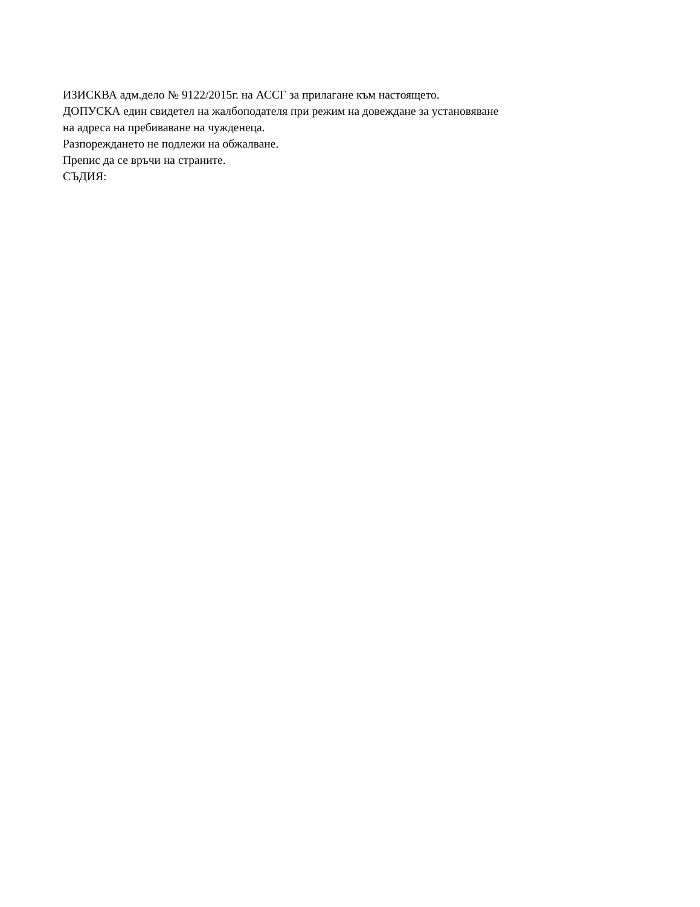ИЗИСКВА адм.дело № 9122/2015г. на АССГ за прилагане към настоящето.
ДОПУСКА един свидетел на жалбоподателя при режим на довеждане за установяване
на адреса на пребиваване на чужденеца.
Разпореждането не подлежи на обжалване.
Препис да се връчи на страните.
СЪДИЯ: